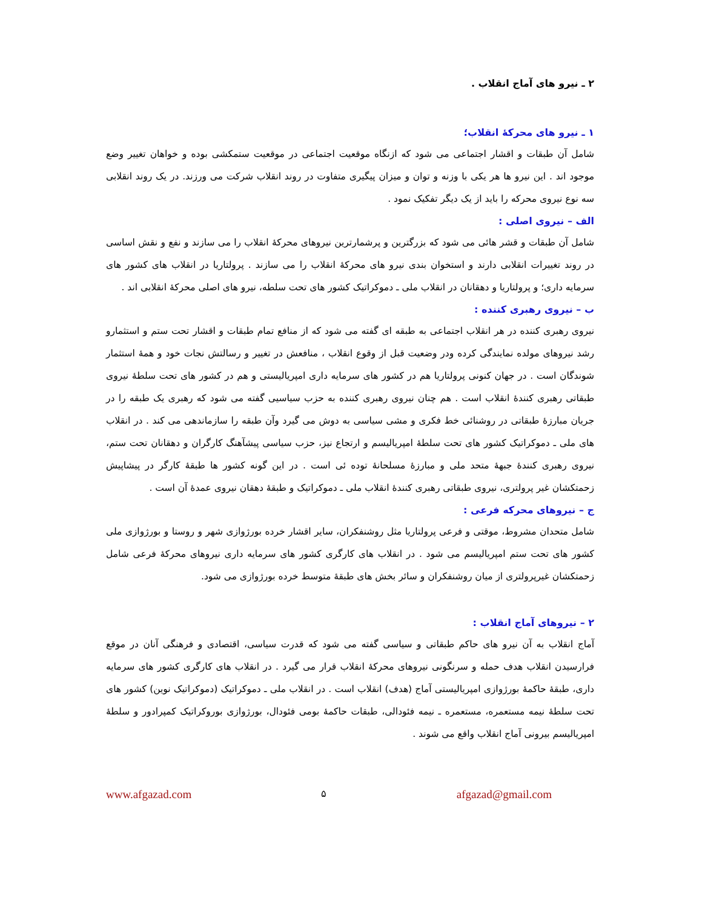۲ ـ نیرو های آماج انقلاب .
۱ ـ نیرو های محرکهٔ انقلاب؛
شامل آن طبقات و اقشار اجتماعی می شود که ازنگاه موقعیت اجتماعی در موقعیت ستمکشی بوده و خواهان تغییر وضع موجود اند . این نیرو ها هر یکی با وزنه و توان و میزان پیگیری متفاوت در روند انقلاب شرکت می ورزند. در یک روند انقلابی سه نوع نیروی محرکه را باید از یک دیگر تفکیک نمود .
الف – نیروی اصلی :
شامل آن طبقات و قشر هائی می شود که بزرگترین و پرشمارترین نیروهای محرکهٔ انقلاب را می سازند و نفع و نقش اساسی در روند تغییرات انقلابی دارند و استخوان بندی نیرو های محرکهٔ انقلاب را می سازند . پرولتاریا در انقلاب های کشور های سرمایه داری؛ و پرولتاریا و دهقانان در انقلاب ملی ـ دموکراتیک کشور های تحت سلطه، نیرو های اصلی محرکهٔ انقلابی اند .
ب – نیروی رهبری کننده :
نیروی رهبری کننده در هر انقلاب اجتماعی به طبقه ای گفته می شود که از منافع تمام طبقات و اقشار تحت ستم و استثمارو رشد نیروهای مولده نمایندگی کرده ودر وضعیت قبل از وقوع انقلاب ، منافعش در تغییر و رسالتش نجات خود و همهٔ استثمار شوندگان است . در جهان کنونی پرولتاریا هم در کشور های سرمایه داری امپریالیستی و هم در کشور های تحت سلطهٔ نیروی طبقاتی رهبری کنندهٔ انقلاب است . هم چنان نیروی رهبری کننده به حزب سیاسیی گفته می شود که رهبری یک طبقه را در جریان مبارزهٔ طبقاتی در روشنائی خط فکری و مشی سیاسی به دوش می گیرد وآن طبقه را سازماندهی می کند . در انقلاب های ملی ـ دموکراتیک کشور های تحت سلطهٔ امپریالیسم و ارتجاع نیز، حزب سیاسی پیشآهنگ کارگران و دهقانان تحت ستم، نیروی رهبری کنندهٔ جبههٔ متحد ملی و مبارزهٔ مسلحانهٔ توده ئی است . در این گونه کشور ها طبقهٔ کارگر در پیشاپیش زحمتکشان غیر پرولتری، نیروی طبقاتی رهبری کنندهٔ انقلاب ملی ـ دموکراتیک و طبقهٔ دهقان نیروی عمدهٔ آن است .
ج – نیروهای محرکه فرعی :
شامل متحدان مشروط، موقتی و فرعی پرولتاریا مثل روشنفکران، سایر اقشار خرده بورژوازی شهر و روستا و بورژوازی ملی کشور های تحت ستم امپریالیسم می شود . در انقلاب های کارگری کشور های سرمایه داری نیروهای محرکهٔ فرعی شامل زحمتکشان غیرپرولتری از میان روشنفکران و سائر بخش های طبقهٔ متوسط خرده بورژوازی می شود.
۲ – نیروهای آماج انقلاب :
آماج انقلاب به آن نیرو های حاکم طبقاتی و سیاسی گفته می شود که قدرت سیاسی، اقتصادی و فرهنگی آنان در موقع فرارسیدن انقلاب هدف حمله و سرنگونی نیروهای محرکهٔ انقلاب قرار می گیرد . در انقلاب های کارگری کشور های سرمایه داری، طبقهٔ حاکمهٔ بورژوازی امپریالیستی آماج (هدف) انقلاب است . در انقلاب ملی ـ دموکراتیک (دموکراتیک نوین) کشور های تحت سلطهٔ نیمه مستعمره، مستعمره ـ نیمه فئودالی، طبقات حاکمهٔ بومی فئودال، بورژوازی بوروکراتیک کمپرادور و سلطهٔ امپریالیسم بیرونی آماج انقلاب واقع می شوند .
www.afgazad.com ۵ afgazad@gmail.com